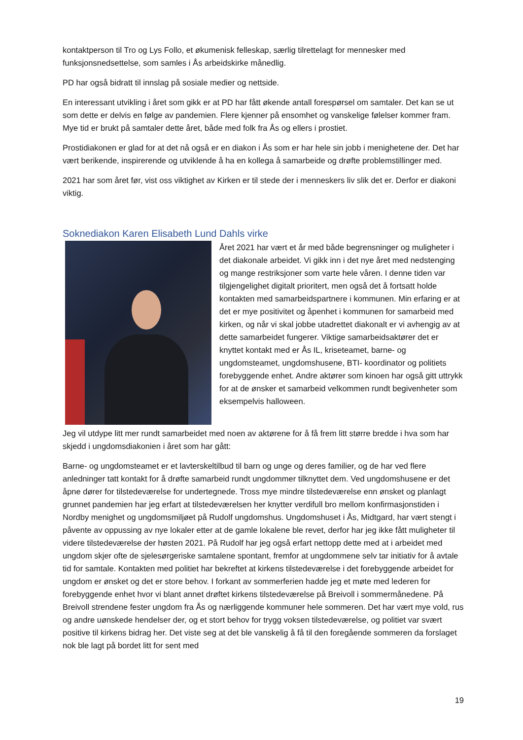kontaktperson til Tro og Lys Follo, et økumenisk felleskap, særlig tilrettelagt for mennesker med funksjonsnedsettelse, som samles i Ås arbeidskirke månedlig.
PD har også bidratt til innslag på sosiale medier og nettside.
En interessant utvikling i året som gikk er at PD har fått økende antall forespørsel om samtaler. Det kan se ut som dette er delvis en følge av pandemien. Flere kjenner på ensomhet og vanskelige følelser kommer fram. Mye tid er brukt på samtaler dette året, både med folk fra Ås og ellers i prostiet.
Prostidiakonen er glad for at det nå også er en diakon i Ås som er har hele sin jobb i menighetene der. Det har vært berikende, inspirerende og utviklende å ha en kollega å samarbeide og drøfte problemstillinger med.
2021 har som året før, vist oss viktighet av Kirken er til stede der i menneskers liv slik det er. Derfor er diakoni viktig.
Soknediakon Karen Elisabeth Lund Dahls virke
Året 2021 har vært et år med både begrensninger og muligheter i det diakonale arbeidet. Vi gikk inn i det nye året med nedstenging og mange restriksjoner som varte hele våren. I denne tiden var tilgjengelighet digitalt prioritert, men også det å fortsatt holde kontakten med samarbeidspartnere i kommunen. Min erfaring er at det er mye positivitet og åpenhet i kommunen for samarbeid med kirken, og når vi skal jobbe utadrettet diakonalt er vi avhengig av at dette samarbeidet fungerer. Viktige samarbeidsaktører det er knyttet kontakt med er Ås IL, kriseteamet, barne- og ungdomsteamet, ungdomshusene, BTI- koordinator og politiets forebyggende enhet. Andre aktører som kinoen har også gitt uttrykk for at de ønsker et samarbeid velkommen rundt begivenheter som eksempelvis halloween.
Jeg vil utdype litt mer rundt samarbeidet med noen av aktørene for å få frem litt større bredde i hva som har skjedd i ungdomsdiakonien i året som har gått:
Barne- og ungdomsteamet er et lavterskeltilbud til barn og unge og deres familier, og de har ved flere anledninger tatt kontakt for å drøfte samarbeid rundt ungdommer tilknyttet dem. Ved ungdomshusene er det åpne dører for tilstedeværelse for undertegnede. Tross mye mindre tilstedeværelse enn ønsket og planlagt grunnet pandemien har jeg erfart at tilstedeværelsen her knytter verdifull bro mellom konfirmasjonstiden i Nordby menighet og ungdomsmiljøet på Rudolf ungdomshus. Ungdomshuset i Ås, Midtgard, har vært stengt i påvente av oppussing av nye lokaler etter at de gamle lokalene ble revet, derfor har jeg ikke fått muligheter til videre tilstedeværelse der høsten 2021. På Rudolf har jeg også erfart nettopp dette med at i arbeidet med ungdom skjer ofte de sjelesørgeriske samtalene spontant, fremfor at ungdommene selv tar initiativ for å avtale tid for samtale. Kontakten med politiet har bekreftet at kirkens tilstedeværelse i det forebyggende arbeidet for ungdom er ønsket og det er store behov. I forkant av sommerferien hadde jeg et møte med lederen for forebyggende enhet hvor vi blant annet drøftet kirkens tilstedeværelse på Breivoll i sommermånedene. På Breivoll strendene fester ungdom fra Ås og nærliggende kommuner hele sommeren. Det har vært mye vold, rus og andre uønskede hendelser der, og et stort behov for trygg voksen tilstedeværelse, og politiet var svært positive til kirkens bidrag her. Det viste seg at det ble vanskelig å få til den foregående sommeren da forslaget nok ble lagt på bordet litt for sent med
19